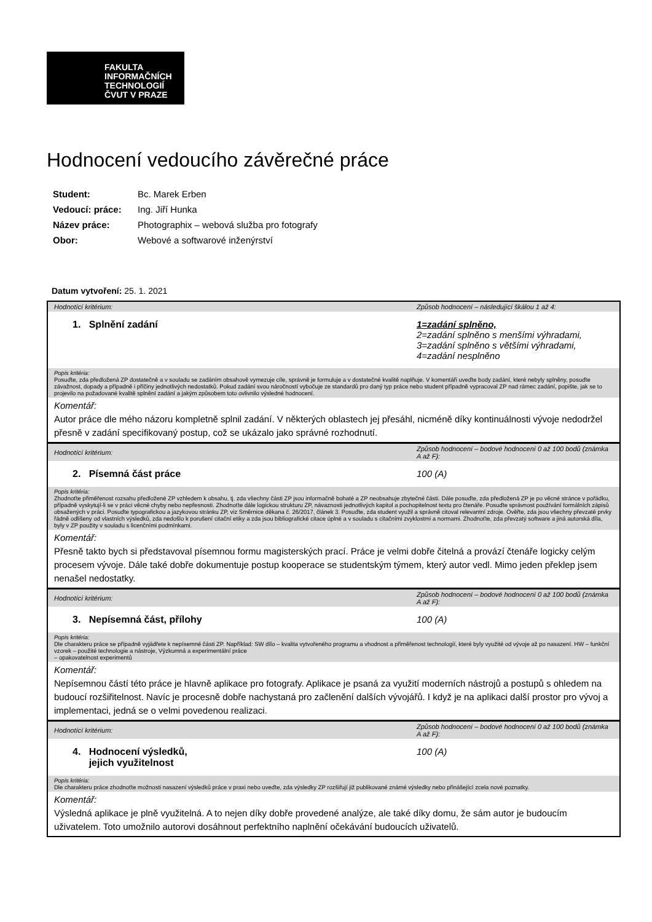FAKULTA
INFORMAČNÍCH
TECHNOLOGIÍ
ČVUT V PRAZE
Hodnocení vedoucího závěrečné práce
| Student: | Bc. Marek Erben |
| Vedoucí: práce: | Ing. Jiří Hunka |
| Název práce: | Photographix – webová služba pro fotografy |
| Obor: | Webové a softwarové inženýrství |
Datum vytvoření: 25. 1. 2021
| Hodnotící kritérium: | Způsob hodnocení – následující škálou 1 až 4: |
| 1. Splnění zadání | 1=zadání splněno, 2=zadání splněno s menšími výhradami, 3=zadání splněno s většími výhradami, 4=zadání nesplněno |
| Popis kritéria: Posuďte, zda předložená ZP dostatečně a v souladu se zadáním obsahově vymezuje cíle, správně je formuluje a v dostatečné kvalitě naplňuje. V komentáři uveďte body zadání, které nebyly splněny, posuďte závažnost, dopady a případně i příčiny jednotlivých nedostatků. Pokud zadání svou náročností vybočuje ze standardů pro daný typ práce nebo student případně vypracoval ZP nad rámec zadání, popište, jak se to projevilo na požadované kvalitě splnění zadání a jakým způsobem toto ovlivnilo výsledné hodnocení. | |
| Komentář: Autor práce dle mého názoru kompletně splnil zadání. V některých oblastech jej přesáhl, nicméně díky kontinuálnosti vývoje nedodržel přesně v zadání specifikovaný postup, což se ukázalo jako správné rozhodnutí. | |
| Hodnotící kritérium: | Způsob hodnocení – bodové hodnocení 0 až 100 bodů (známka A až F): |
| 2. Písemná část práce | 100 (A) |
| Popis kritéria: Zhodnoťte přiměřenost rozsahu předložené ZP vzhledem k obsahu, tj. zda všechny části ZP jsou informačně bohaté a ZP neobsahuje zbytečné části. Dále posuďte, zda předložená ZP je po věcné stránce v pořádku, případně vyskytují-li se v práci věcné chyby nebo nepřesnosti. Zhodnoťte dále logickou strukturu ZP, návaznosti jednotlivých kapitol a pochopitelnost textu pro čtenáře. Posuďte správnost používání formálních zápisů obsažených v práci. Posuďte typografickou a jazykovou stránku ZP, viz Směrnice děkana č. 26/2017, článek 3. Posuďte, zda student využil a správně citoval relevantní zdroje. Ověřte, zda jsou všechny převzaté prvky řádně odlišeny od vlastních výsledků, zda nedošlo k porušení citační etiky a zda jsou bibliografické citace úplné a v souladu s citačními zvyklostmi a normami. Zhodnoťte, zda převzatý software a jiná autorská díla, byly v ZP použity v souladu s licenčními podmínkami. | |
| Komentář: Přesně takto bych si představoval písemnou formu magisterských prací. Práce je velmi dobře čitelná a provází čtenáře logicky celým procesem vývoje. Dále také dobře dokumentuje postup kooperace se studentským týmem, který autor vedl. Mimo jeden překlep jsem nenašel nedostatky. | |
| Hodnotící kritérium: | Způsob hodnocení – bodové hodnocení 0 až 100 bodů (známka A až F): |
| 3. Nepísemná část, přílohy | 100 (A) |
| Popis kritéria: Dle charakteru práce se případně vyjádřete k nepísemné části ZP. Například: SW dílo – kvalita vytvořeného programu a vhodnost a přiměřenost technologií, které byly využité od vývoje až po nasazení. HW – funkční vzorek – použité technologie a nástroje, Výzkumná a experimentální práce – opakovatelnost experimentů | |
| Komentář: Nepísemnou částí této práce je hlavně aplikace pro fotografy. Aplikace je psaná za využití moderních nástrojů a postupů s ohledem na budoucí rozšiřitelnost. Navíc je procesně dobře nachystaná pro začlenění dalších vývojářů. I když je na aplikaci další prostor pro vývoj a implementaci, jedná se o velmi povedenou realizaci. | |
| Hodnotící kritérium: | Způsob hodnocení – bodové hodnocení 0 až 100 bodů (známka A až F): |
| 4. Hodnocení výsledků, jejich využitelnost | 100 (A) |
| Popis kritéria: Dle charakteru práce zhodnoťte možnosti nasazení výsledků práce v praxi nebo uveďte, zda výsledky ZP rozšiřují již publikované známé výsledky nebo přinášející zcela nové poznatky. | |
| Komentář: Výsledná aplikace je plně využitelná. A to nejen díky dobře provedené analýze, ale také díky domu, že sám autor je budoucím uživatelem. Toto umožnilo autorovi dosáhnout perfektního naplnění očekávání budoucích uživatelů. | |